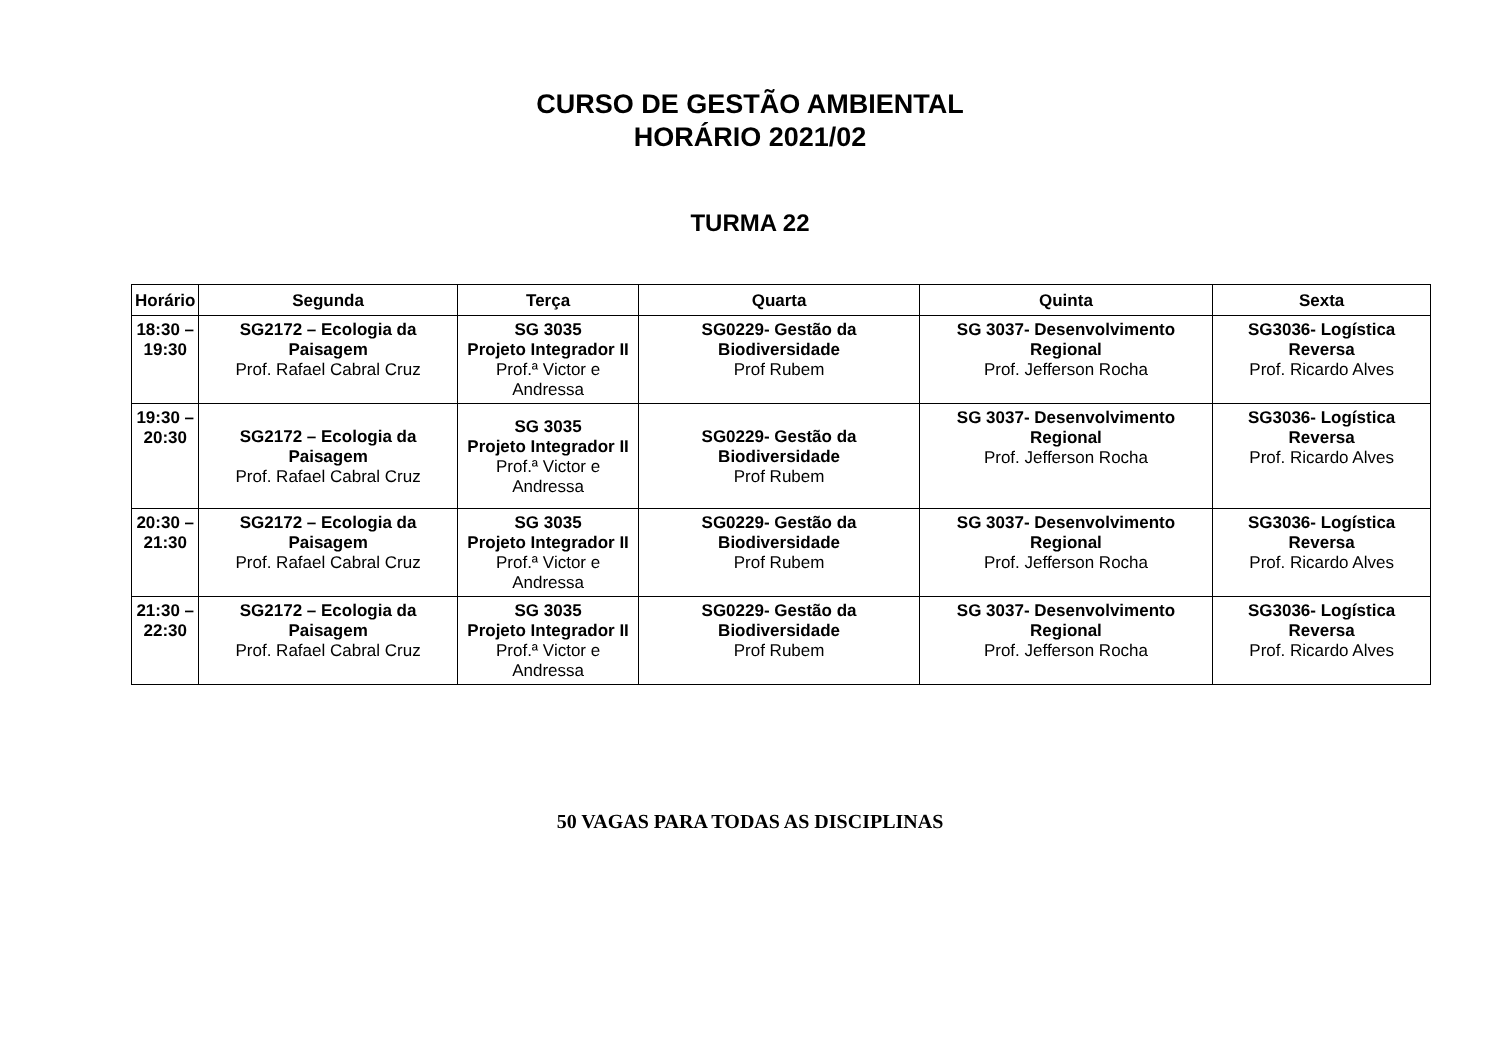CURSO DE GESTÃO AMBIENTAL
HORÁRIO 2021/02
TURMA 22
| Horário | Segunda | Terça | Quarta | Quinta | Sexta |
| --- | --- | --- | --- | --- | --- |
| 18:30 – 19:30 | SG2172 – Ecologia da Paisagem Prof. Rafael Cabral Cruz | SG 3035 Projeto Integrador II Prof.ª Victor e Andressa | SG0229- Gestão da Biodiversidade Prof Rubem | SG 3037- Desenvolvimento Regional Prof. Jefferson Rocha | SG3036- Logística Reversa Prof. Ricardo Alves |
| 19:30 – 20:30 | SG2172 – Ecologia da Paisagem Prof. Rafael Cabral Cruz | SG 3035 Projeto Integrador II Prof.ª Victor e Andressa | SG0229- Gestão da Biodiversidade Prof Rubem | SG 3037- Desenvolvimento Regional Prof. Jefferson Rocha | SG3036- Logística Reversa Prof. Ricardo Alves |
| 20:30 – 21:30 | SG2172 – Ecologia da Paisagem Prof. Rafael Cabral Cruz | SG 3035 Projeto Integrador II Prof.ª Victor e Andressa | SG0229- Gestão da Biodiversidade Prof Rubem | SG 3037- Desenvolvimento Regional Prof. Jefferson Rocha | SG3036- Logística Reversa Prof. Ricardo Alves |
| 21:30 – 22:30 | SG2172 – Ecologia da Paisagem Prof. Rafael Cabral Cruz | SG 3035 Projeto Integrador II Prof.ª Victor e Andressa | SG0229- Gestão da Biodiversidade Prof Rubem | SG 3037- Desenvolvimento Regional Prof. Jefferson Rocha | SG3036- Logística Reversa Prof. Ricardo Alves |
50 VAGAS PARA TODAS AS DISCIPLINAS